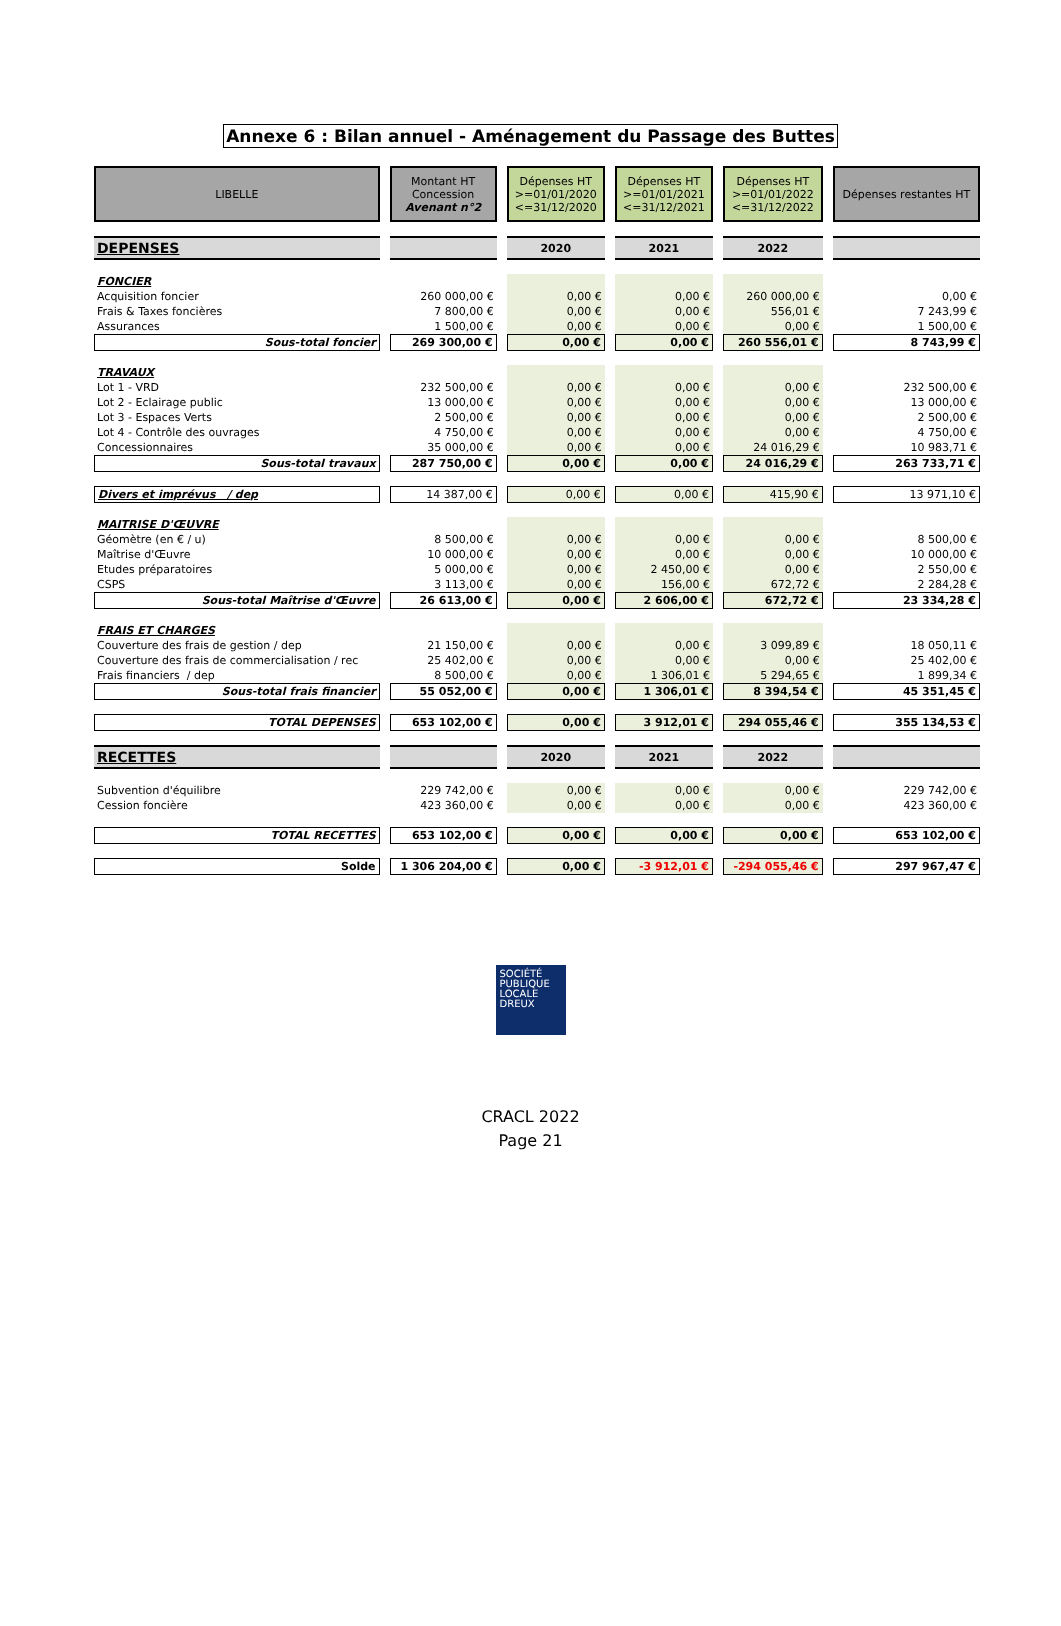Annexe 6 : Bilan annuel - Aménagement du Passage des Buttes
| LIBELLE | Montant HT Concession Avenant n°2 | Dépenses HT >=01/01/2020 <=31/12/2020 | Dépenses HT >=01/01/2021 <=31/12/2021 | Dépenses HT >=01/01/2022 <=31/12/2022 | Dépenses restantes HT |
| --- | --- | --- | --- | --- | --- |
| DEPENSES | | 2020 | 2021 | 2022 | |
| FONCIER | | | | | |
| Acquisition foncier | 260 000,00 € | 0,00 € | 0,00 € | 260 000,00 € | 0,00 € |
| Frais & Taxes foncières | 7 800,00 € | 0,00 € | 0,00 € | 556,01 € | 7 243,99 € |
| Assurances | 1 500,00 € | 0,00 € | 0,00 € | 0,00 € | 1 500,00 € |
| Sous-total foncier | 269 300,00 € | 0,00 € | 0,00 € | 260 556,01 € | 8 743,99 € |
| TRAVAUX | | | | | |
| Lot 1 - VRD | 232 500,00 € | 0,00 € | 0,00 € | 0,00 € | 232 500,00 € |
| Lot 2 - Eclairage public | 13 000,00 € | 0,00 € | 0,00 € | 0,00 € | 13 000,00 € |
| Lot 3 - Espaces Verts | 2 500,00 € | 0,00 € | 0,00 € | 0,00 € | 2 500,00 € |
| Lot 4 - Contrôle des ouvrages | 4 750,00 € | 0,00 € | 0,00 € | 0,00 € | 4 750,00 € |
| Concessionnaires | 35 000,00 € | 0,00 € | 0,00 € | 24 016,29 € | 10 983,71 € |
| Sous-total travaux | 287 750,00 € | 0,00 € | 0,00 € | 24 016,29 € | 263 733,71 € |
| Divers et imprévus / dep | 14 387,00 € | 0,00 € | 0,00 € | 415,90 € | 13 971,10 € |
| MAITRISE D'ŒUVRE | | | | | |
| Géomètre (en € / u) | 8 500,00 € | 0,00 € | 0,00 € | 0,00 € | 8 500,00 € |
| Maîtrise d'Œuvre | 10 000,00 € | 0,00 € | 0,00 € | 0,00 € | 10 000,00 € |
| Etudes préparatoires | 5 000,00 € | 0,00 € | 2 450,00 € | 0,00 € | 2 550,00 € |
| CSPS | 3 113,00 € | 0,00 € | 156,00 € | 672,72 € | 2 284,28 € |
| Sous-total Maîtrise d'Œuvre | 26 613,00 € | 0,00 € | 2 606,00 € | 672,72 € | 23 334,28 € |
| FRAIS ET CHARGES | | | | | |
| Couverture des frais de gestion / dep | 21 150,00 € | 0,00 € | 0,00 € | 3 099,89 € | 18 050,11 € |
| Couverture des frais de commercialisation / rec | 25 402,00 € | 0,00 € | 0,00 € | 0,00 € | 25 402,00 € |
| Frais financiers / dep | 8 500,00 € | 0,00 € | 1 306,01 € | 5 294,65 € | 1 899,34 € |
| Sous-total frais financier | 55 052,00 € | 0,00 € | 1 306,01 € | 8 394,54 € | 45 351,45 € |
| TOTAL DEPENSES | 653 102,00 € | 0,00 € | 3 912,01 € | 294 055,46 € | 355 134,53 € |
| RECETTES | | 2020 | 2021 | 2022 | |
| Subvention d'équilibre | 229 742,00 € | 0,00 € | 0,00 € | 0,00 € | 229 742,00 € |
| Cession foncière | 423 360,00 € | 0,00 € | 0,00 € | 0,00 € | 423 360,00 € |
| TOTAL RECETTES | 653 102,00 € | 0,00 € | 0,00 € | 0,00 € | 653 102,00 € |
| Solde | 1 306 204,00 € | 0,00 € | -3 912,01 € | -294 055,46 € | 297 967,47 € |
SOCIÉTÉ
PUBLIQUE
LOCALE
DREUX
CRACL 2022
Page 21